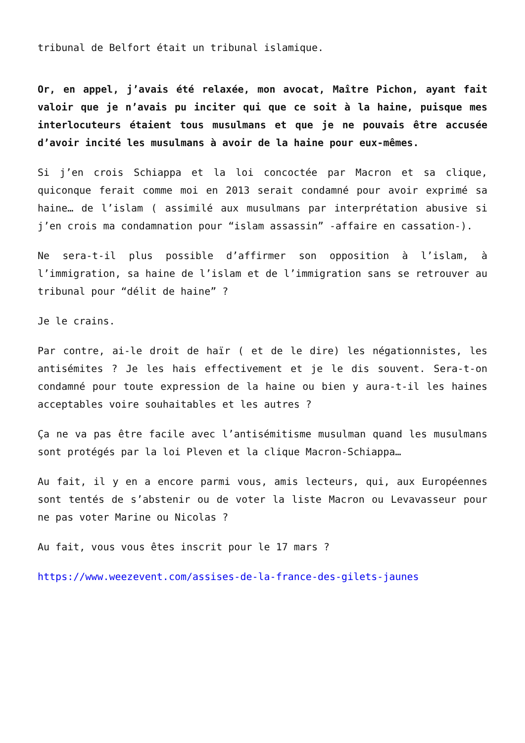tribunal de Belfort était un tribunal islamique.
Or, en appel, j’avais été relaxée, mon avocat, Maître Pichon, ayant fait valoir que je n’avais pu inciter qui que ce soit à la haine, puisque mes interlocuteurs étaient tous musulmans et que je ne pouvais être accusée d’avoir incité les musulmans à avoir de la haine pour eux-mêmes.
Si j’en crois Schiappa et la loi concoctée par Macron et sa clique, quiconque ferait comme moi en 2013 serait condamné pour avoir exprimé sa haine… de l’islam ( assimilé aux musulmans par interprétation abusive si j’en crois ma condamnation pour “islam assassin” -affaire en cassation-).
Ne sera-t-il plus possible d’affirmer son opposition à l’islam, à l’immigration, sa haine de l’islam et de l’immigration sans se retrouver au tribunal pour “délit de haine” ?
Je le crains.
Par contre, ai-le droit de haïr ( et de le dire) les négationnistes, les antisémites ? Je les hais effectivement et je le dis souvent. Sera-t-on condamné pour toute expression de la haine ou bien y aura-t-il les haines acceptables voire souhaitables et les autres ?
Ça ne va pas être facile avec l’antisémitisme musulman quand les musulmans sont protégés par la loi Pleven et la clique Macron-Schiappa…
Au fait, il y en a encore parmi vous, amis lecteurs, qui, aux Européennes sont tentés de s’abstenir ou de voter la liste Macron ou Levavasseur pour ne pas voter Marine ou Nicolas ?
Au fait, vous vous êtes inscrit pour le 17 mars ?
https://www.weezevent.com/assises-de-la-france-des-gilets-jaunes